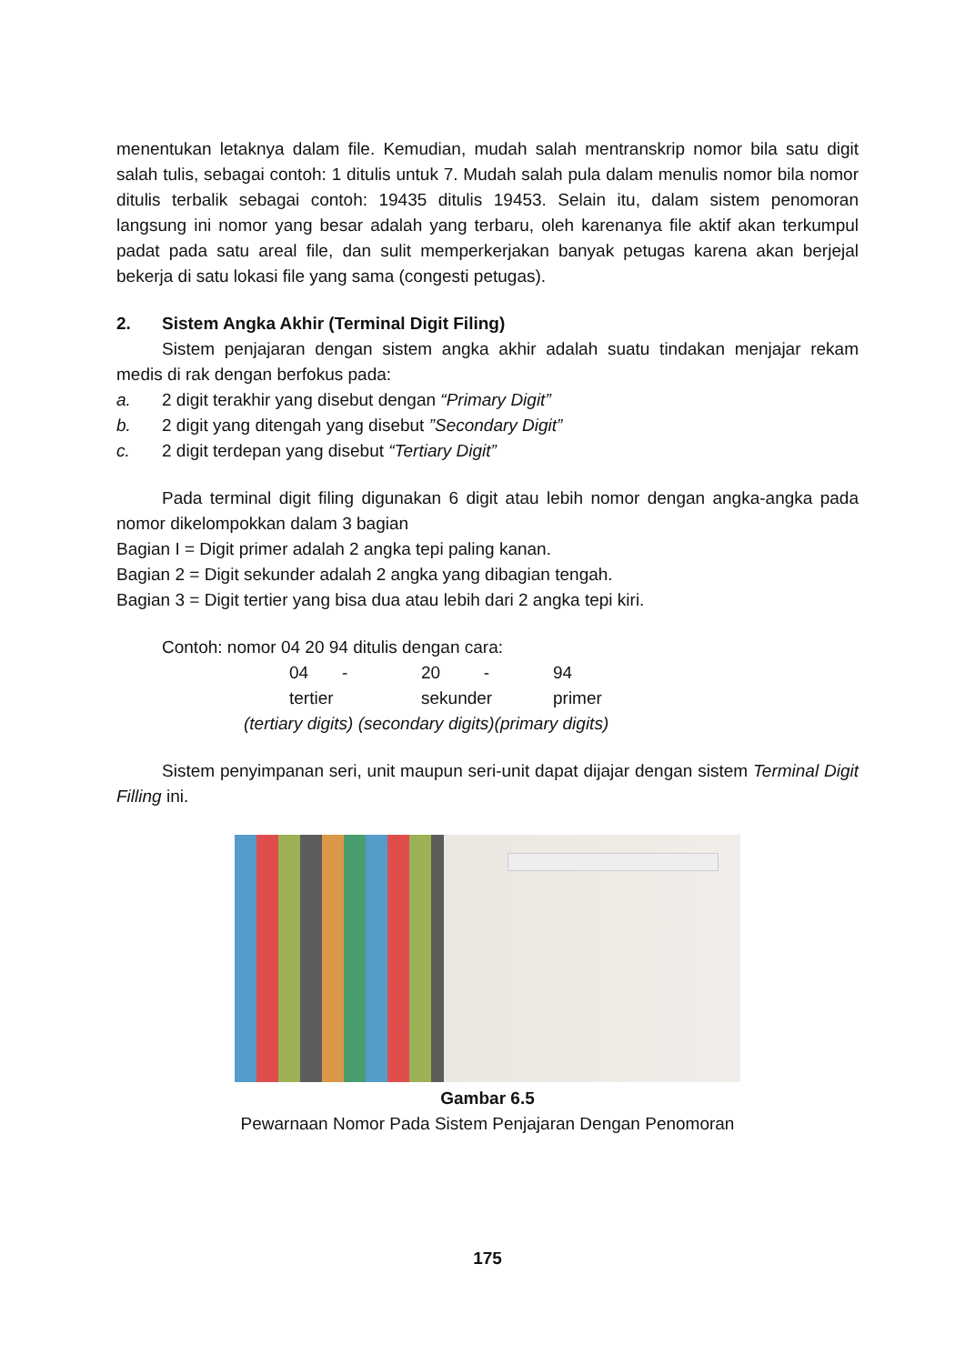menentukan letaknya dalam file. Kemudian, mudah salah mentranskrip nomor bila satu digit salah tulis, sebagai contoh: 1 ditulis untuk 7. Mudah salah pula dalam menulis nomor bila nomor ditulis terbalik sebagai contoh: 19435 ditulis 19453. Selain itu, dalam sistem penomoran langsung ini nomor yang besar adalah yang terbaru, oleh karenanya file aktif akan terkumpul padat pada satu areal file, dan sulit memperkerjakan banyak petugas karena akan berjejal bekerja di satu lokasi file yang sama (congesti petugas).
2. Sistem Angka Akhir (Terminal Digit Filing)
Sistem penjajaran dengan sistem angka akhir adalah suatu tindakan menjajar rekam medis di rak dengan berfokus pada:
a. 2 digit terakhir yang disebut dengan “Primary Digit”
b. 2 digit yang ditengah yang disebut ”Secondary Digit”
c. 2 digit terdepan yang disebut “Tertiary Digit”
Pada terminal digit filing digunakan 6 digit atau lebih nomor dengan angka-angka pada nomor dikelompokkan dalam 3 bagian
Bagian I = Digit primer adalah 2 angka tepi paling kanan.
Bagian 2 = Digit sekunder adalah 2 angka yang dibagian tengah.
Bagian 3 = Digit tertier yang bisa dua atau lebih dari 2 angka tepi kiri.
Contoh: nomor 04 20 94 ditulis dengan cara:
04 - 20 - 94
tertier sekunder primer
(tertiary digits) (secondary digits)(primary digits)
Sistem penyimpanan seri, unit maupun seri-unit dapat dijajar dengan sistem Terminal Digit Filling ini.
Gambar 6.5
Pewarnaan Nomor Pada Sistem Penjajaran Dengan Penomoran
175